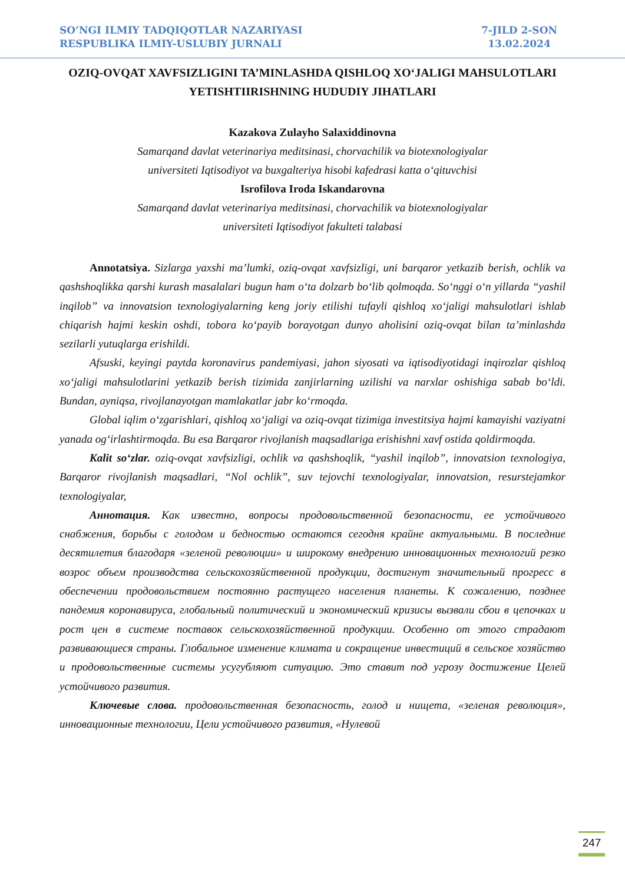SO’NGI ILMIY TADQIQOTLAR NAZARIYASI
RESPUBLIKA ILMIY-USLUBIY JURNALI
7-JILD 2-SON
13.02.2024
OZIQ-OVQAT XAVFSIZLIGINI TA’MINLASHDA QISHLOQ XO‘JALIGI MAHSULOTLARI YETISHTIIRISHNING HUDUDIY JIHATLARI
Kazakova Zulayho Salaxiddinovna
Samarqand davlat veterinariya meditsinasi, chorvachilik va biotexnologiyalar
universiteti Iqtisodiyot va buxgalteriya hisobi kafedrasi katta o‘qituvchisi
Isrofilova Iroda Iskandarovna
Samarqand davlat veterinariya meditsinasi, chorvachilik va biotexnologiyalar
universiteti Iqtisodiyot fakulteti talabasi
Annotatsiya. Sizlarga yaxshi ma’lumki, oziq-ovqat xavfsizligi, uni barqaror yetkazib berish, ochlik va qashshoqlikka qarshi kurash masalalari bugun ham o‘ta dolzarb bo‘lib qolmoqda. So‘nggi o‘n yillarda “yashil inqilob” va innovatsion texnologiyalarning keng joriy etilishi tufayli qishloq xo‘jaligi mahsulotlari ishlab chiqarish hajmi keskin oshdi, tobora ko‘payib borayotgan dunyo aholisini oziq-ovqat bilan ta’minlashda sezilarli yutuqlarga erishildi.
Afsuski, keyingi paytda koronavirus pandemiyasi, jahon siyosati va iqtisodiyotidagi inqirozlar qishloq xo‘jaligi mahsulotlarini yetkazib berish tizimida zanjirlarning uzilishi va narxlar oshishiga sabab bo‘ldi. Bundan, ayniqsa, rivojlanayotgan mamlakatlar jabr ko‘rmoqda.
Global iqlim o‘zgarishlari, qishloq xo‘jaligi va oziq-ovqat tizimiga investitsiya hajmi kamayishi vaziyatni yanada og‘irlashtirmoqda. Bu esa Barqaror rivojlanish maqsadlariga erishishni xavf ostida qoldirmoqda.
Kalit so‘zlar. oziq-ovqat xavfsizligi, ochlik va qashshoqlik, “yashil inqilob”, innovatsion texnologiya, Barqaror rivojlanish maqsadlari, “Nol ochlik”, suv tejovchi texnologiyalar, innovatsion, resurstejamkor texnologiyalar,
Аннотация. Как известно, вопросы продовольственной безопасности, ее устойчивого снабжения, борьбы с голодом и бедностью остаются сегодня крайне актуальными. В последние десятилетия благодаря «зеленой революции» и широкому внедрению инновационных технологий резко возрос объем производства сельскохозяйственной продукции, достигнут значительный прогресс в обеспечении продовольствием постоянно растущего населения планеты. К сожалению, позднее пандемия коронавируса, глобальный политический и экономический кризисы вызвали сбои в цепочках и рост цен в системе поставок сельскохозяйственной продукции. Особенно от этого страдают развивающиеся страны. Глобальное изменение климата и сокращение инвестиций в сельское хозяйство и продовольственные системы усугубляют ситуацию. Это ставит под угрозу достижение Целей устойчивого развития.
Ключевые слова. продовольственная безопасность, голод и нищета, «зеленая революция», инновационные технологии, Цели устойчивого развития, «Нулевой
247